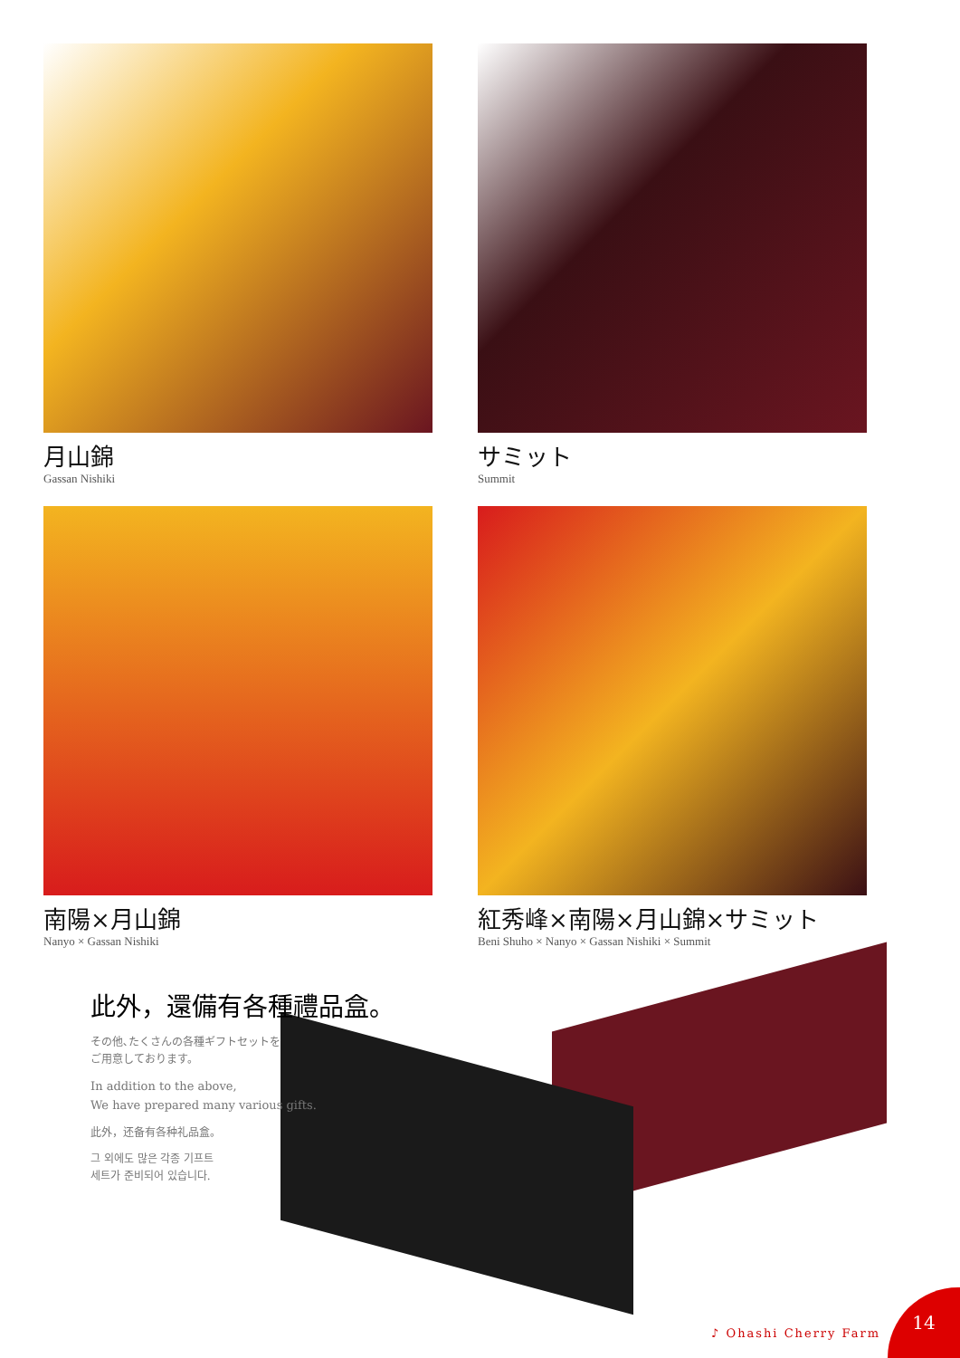月山錦
Gassan Nishiki
サミット
Summit
南陽×月山錦
Nanyo × Gassan Nishiki
紅秀峰×南陽×月山錦×サミット
Beni Shuho × Nanyo × Gassan Nishiki × Summit
此外，還備有各種禮品盒。
その他､たくさんの各種ギフトセットを
ご用意しております。
In addition to the above,
We have prepared many various gifts.
此外，还备有各种礼品盒。
그 외에도 많은 각종 기프트
세트가 준비되어 있습니다.
♪ Ohashi Cherry Farm
14